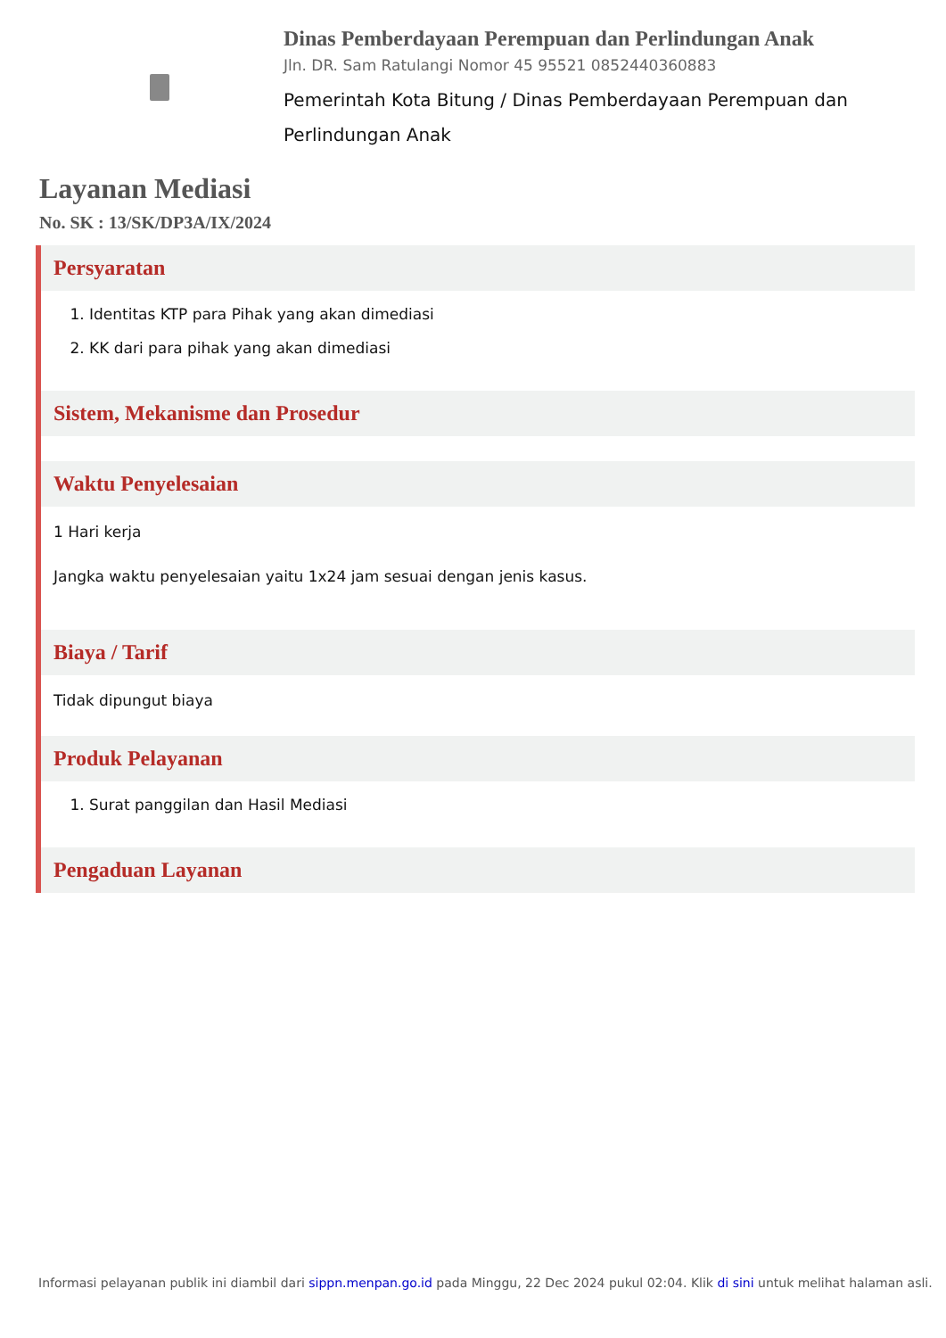Dinas Pemberdayaan Perempuan dan Perlindungan Anak
Jln. DR. Sam Ratulangi Nomor 45 95521 0852440360883
Pemerintah Kota Bitung / Dinas Pemberdayaan Perempuan dan Perlindungan Anak
Layanan Mediasi
No. SK : 13/SK/DP3A/IX/2024
Persyaratan
1. Identitas KTP para Pihak yang akan dimediasi
2. KK dari para pihak yang akan dimediasi
Sistem, Mekanisme dan Prosedur
Waktu Penyelesaian
1 Hari kerja
Jangka waktu penyelesaian yaitu 1x24 jam sesuai dengan jenis kasus.
Biaya / Tarif
Tidak dipungut biaya
Produk Pelayanan
1. Surat panggilan dan Hasil Mediasi
Pengaduan Layanan
Informasi pelayanan publik ini diambil dari sippn.menpan.go.id pada Minggu, 22 Dec 2024 pukul 02:04. Klik di sini untuk melihat halaman asli.